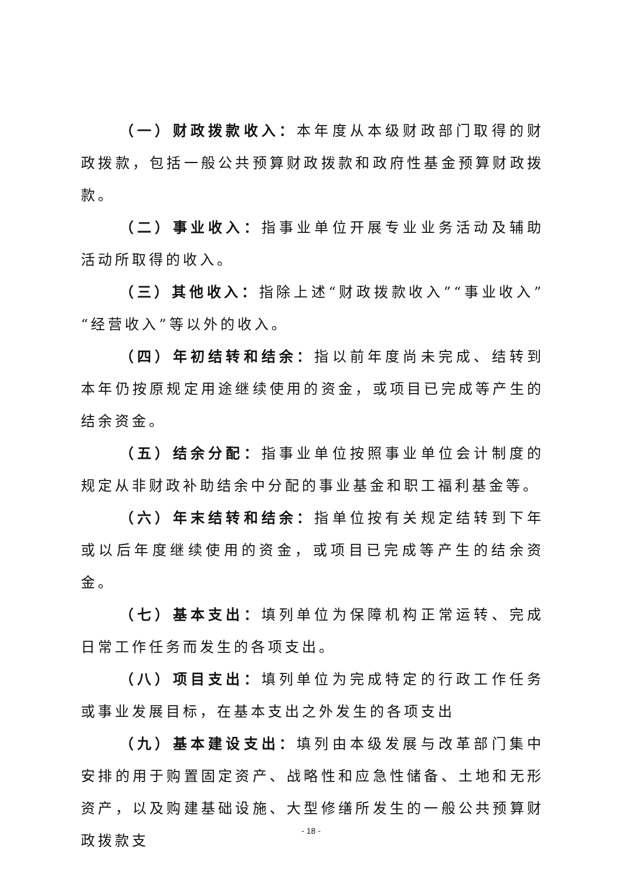（一）财政拨款收入：本年度从本级财政部门取得的财政拨款，包括一般公共预算财政拨款和政府性基金预算财政拨款。
（二）事业收入：指事业单位开展专业业务活动及辅助活动所取得的收入。
（三）其他收入：指除上述“财政拨款收入”“事业收入”“经营收入”等以外的收入。
（四）年初结转和结余：指以前年度尚未完成、结转到本年仍按原规定用途继续使用的资金，或项目已完成等产生的结余资金。
（五）结余分配：指事业单位按照事业单位会计制度的规定从非财政补助结余中分配的事业基金和职工福利基金等。
（六）年末结转和结余：指单位按有关规定结转到下年或以后年度继续使用的资金，或项目已完成等产生的结余资金。
（七）基本支出：填列单位为保障机构正常运转、完成日常工作任务而发生的各项支出。
（八）项目支出：填列单位为完成特定的行政工作任务或事业发展目标，在基本支出之外发生的各项支出
（九）基本建设支出：填列由本级发展与改革部门集中安排的用于购置固定资产、战略性和应急性储备、土地和无形资产，以及购建基础设施、大型修缮所发生的一般公共预算财政拨款支
- 18 -